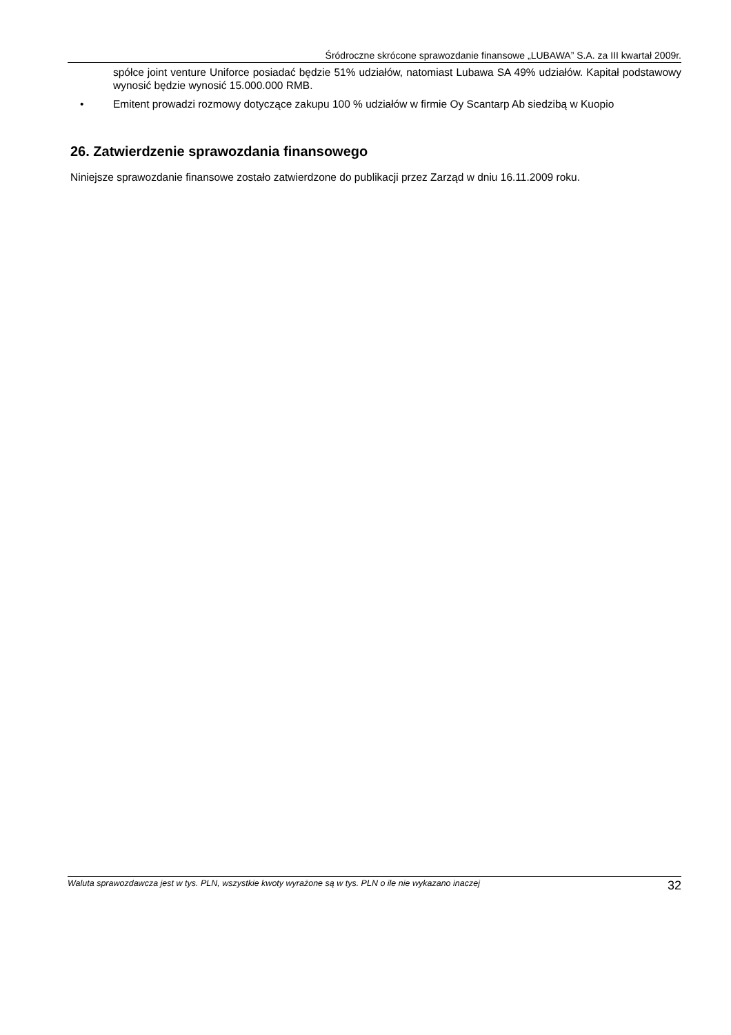Śródroczne skrócone sprawozdanie finansowe „LUBAWA” S.A. za III kwartał 2009r.
spółce joint venture Uniforce posiadać będzie 51% udziałów, natomiast Lubawa SA 49% udziałów. Kapitał podstawowy wynosić będzie wynosić 15.000.000 RMB.
• Emitent prowadzi rozmowy dotyczące zakupu 100 % udziałów w firmie Oy Scantarp Ab siedzibą w Kuopio
26. Zatwierdzenie sprawozdania finansowego
Niniejsze sprawozdanie finansowe zostało zatwierdzone do publikacji przez Zarząd w dniu 16.11.2009 roku.
Waluta sprawozdawcza jest w tys. PLN, wszystkie kwoty wyrażone są w tys. PLN o ile nie wykazano inaczej 32